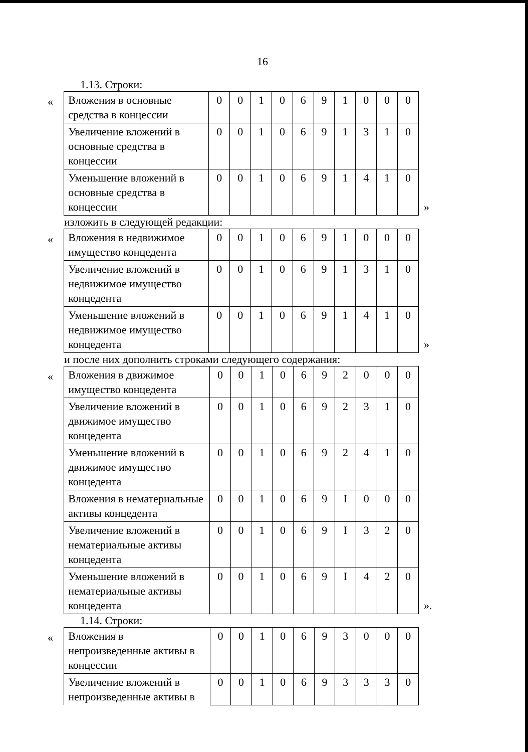16
1.13. Строки:
«
| Вложения в основные средства в концессии | 0 | 0 | 1 | 0 | 6 | 9 | 1 | 0 | 0 | 0 |
| Увеличение вложений в основные средства в концессии | 0 | 0 | 1 | 0 | 6 | 9 | 1 | 3 | 1 | 0 |
| Уменьшение вложений в основные средства в концессии | 0 | 0 | 1 | 0 | 6 | 9 | 1 | 4 | 1 | 0 |
»
изложить в следующей редакции:
«
| Вложения в недвижимое имущество концедента | 0 | 0 | 1 | 0 | 6 | 9 | 1 | 0 | 0 | 0 |
| Увеличение вложений в недвижимое имущество концедента | 0 | 0 | 1 | 0 | 6 | 9 | 1 | 3 | 1 | 0 |
| Уменьшение вложений в недвижимое имущество концедента | 0 | 0 | 1 | 0 | 6 | 9 | 1 | 4 | 1 | 0 |
»
и после них дополнить строками следующего содержания:
«
| Вложения в движимое имущество концедента | 0 | 0 | 1 | 0 | 6 | 9 | 2 | 0 | 0 | 0 |
| Увеличение вложений в движимое имущество концедента | 0 | 0 | 1 | 0 | 6 | 9 | 2 | 3 | 1 | 0 |
| Уменьшение вложений в движимое имущество концедента | 0 | 0 | 1 | 0 | 6 | 9 | 2 | 4 | 1 | 0 |
| Вложения в нематериальные активы концедента | 0 | 0 | 1 | 0 | 6 | 9 | I | 0 | 0 | 0 |
| Увеличение вложений в нематериальные активы концедента | 0 | 0 | 1 | 0 | 6 | 9 | I | 3 | 2 | 0 |
| Уменьшение вложений в нематериальные активы концедента | 0 | 0 | 1 | 0 | 6 | 9 | I | 4 | 2 | 0 |
».
1.14. Строки:
«
| Вложения в непроизведенные активы в концессии | 0 | 0 | 1 | 0 | 6 | 9 | 3 | 0 | 0 | 0 |
| Увеличение вложений в непроизведенные активы в | 0 | 0 | 1 | 0 | 6 | 9 | 3 | 3 | 3 | 0 |